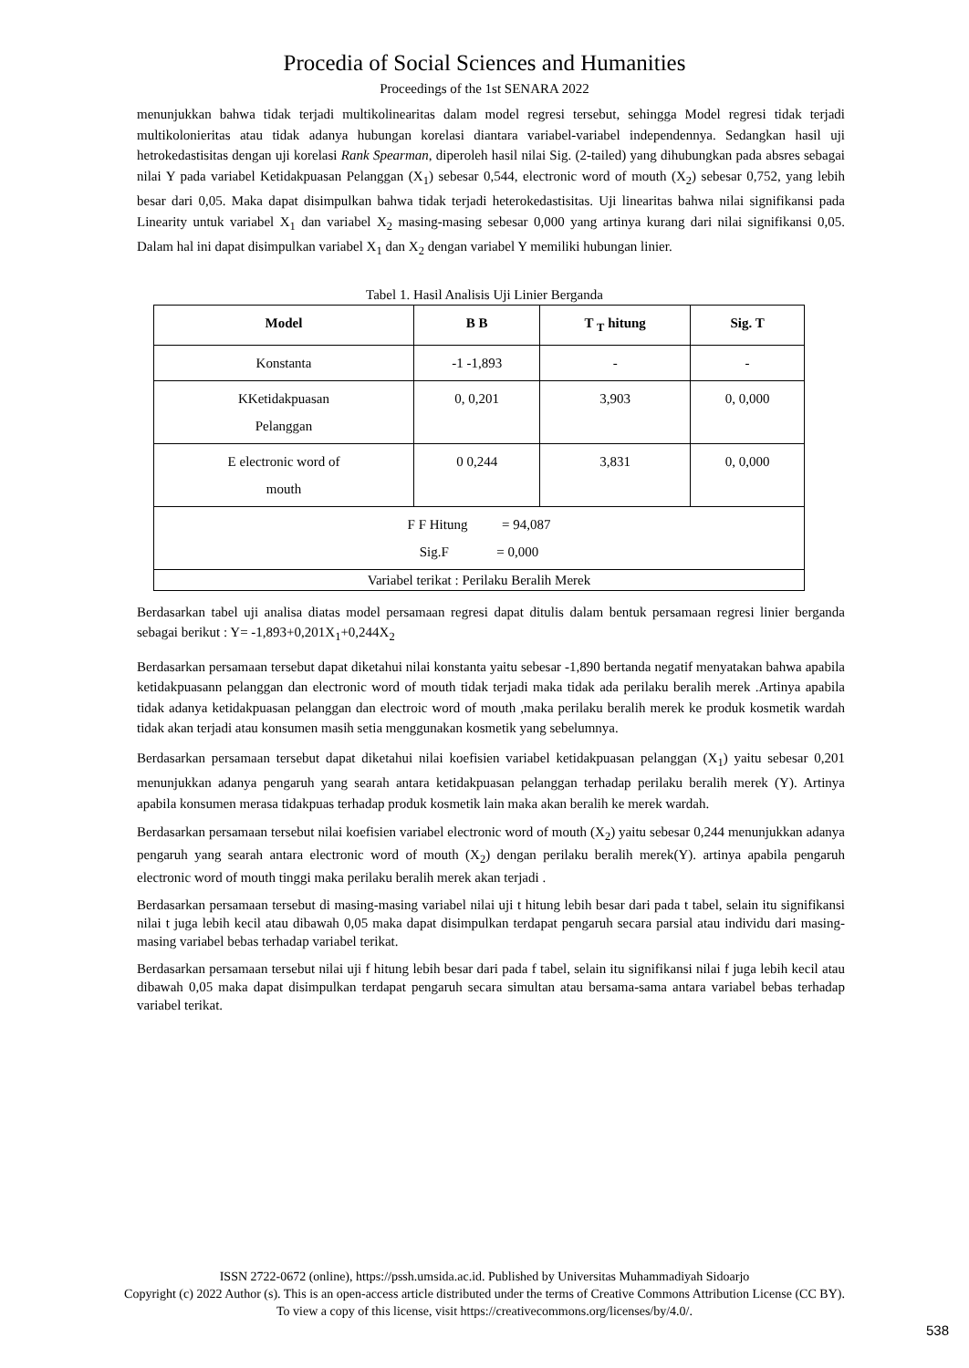Procedia of Social Sciences and Humanities
Proceedings of the 1st SENARA 2022
menunjukkan bahwa tidak terjadi multikolinearitas dalam model regresi tersebut, sehingga Model regresi tidak terjadi multikolonieritas atau tidak adanya hubungan korelasi diantara variabel-variabel independennya. Sedangkan hasil uji hetrokedastisitas dengan uji korelasi Rank Spearman, diperoleh hasil nilai Sig. (2-tailed) yang dihubungkan pada absres sebagai nilai Y pada variabel Ketidakpuasan Pelanggan (X<sub>1</sub>) sebesar 0,544, electronic word of mouth (X<sub>2</sub>) sebesar 0,752, yang lebih besar dari 0,05. Maka dapat disimpulkan bahwa tidak terjadi heterokedastisitas. Uji linearitas bahwa nilai signifikansi pada Linearity untuk variabel X<sub>1</sub> dan variabel X<sub>2</sub> masing-masing sebesar 0,000 yang artinya kurang dari nilai signifikansi 0,05. Dalam hal ini dapat disimpulkan variabel X<sub>1</sub> dan X<sub>2</sub> dengan variabel Y memiliki hubungan linier.
Tabel 1. Hasil Analisis Uji Linier Berganda
| Model | B B | T <sub>T</sub> hitung | Sig. T |
| --- | --- | --- | --- |
| Konstanta | -1 -1,893 | - | - |
| KKetidakpuasan Pelanggan | 0, 0,201 | 3,903 | 0, 0,000 |
| E electronic word of mouth | 0 0,244 | 3,831 | 0, 0,000 |
| F F Hitung = 94,087 Sig.F = 0,000 | | | |
| Variabel terikat : Perilaku Beralih Merek | | | |
Berdasarkan tabel uji analisa diatas model persamaan regresi dapat ditulis dalam bentuk persamaan regresi linier berganda sebagai berikut : Y= -1,893+0,201X<sub>1</sub>+0,244X<sub>2</sub>
Berdasarkan persamaan tersebut dapat diketahui nilai konstanta yaitu sebesar -1,890 bertanda negatif menyatakan bahwa apabila ketidakpuasann pelanggan dan electronic word of mouth tidak terjadi maka tidak ada perilaku beralih merek .Artinya apabila tidak adanya ketidakpuasan pelanggan dan electroic word of mouth ,maka perilaku beralih merek ke produk kosmetik wardah tidak akan terjadi atau konsumen masih setia menggunakan kosmetik yang sebelumnya.
Berdasarkan persamaan tersebut dapat diketahui nilai koefisien variabel ketidakpuasan pelanggan (X<sub>1</sub>) yaitu sebesar 0,201 menunjukkan adanya pengaruh yang searah antara ketidakpuasan pelanggan terhadap perilaku beralih merek (Y). Artinya apabila konsumen merasa tidakpuas terhadap produk kosmetik lain maka akan beralih ke merek wardah.
Berdasarkan persamaan tersebut nilai koefisien variabel electronic word of mouth (X<sub>2</sub>) yaitu sebesar 0,244 menunjukkan adanya pengaruh yang searah antara electronic word of mouth (X<sub>2</sub>) dengan perilaku beralih merek(Y). artinya apabila pengaruh electronic word of mouth tinggi maka perilaku beralih merek akan terjadi .
Berdasarkan persamaan tersebut di masing-masing variabel nilai uji t hitung lebih besar dari pada t tabel, selain itu signifikansi nilai t juga lebih kecil atau dibawah 0,05 maka dapat disimpulkan terdapat pengaruh secara parsial atau individu dari masing-masing variabel bebas terhadap variabel terikat.
Berdasarkan persamaan tersebut nilai uji f hitung lebih besar dari pada f tabel, selain itu signifikansi nilai f juga lebih kecil atau dibawah 0,05 maka dapat disimpulkan terdapat pengaruh secara simultan atau bersama-sama antara variabel bebas terhadap variabel terikat.
ISSN 2722-0672 (online), https://pssh.umsida.ac.id. Published by Universitas Muhammadiyah Sidoarjo
Copyright (c) 2022 Author (s). This is an open-access article distributed under the terms of Creative Commons Attribution License (CC BY).
To view a copy of this license, visit https://creativecommons.org/licenses/by/4.0/.
538